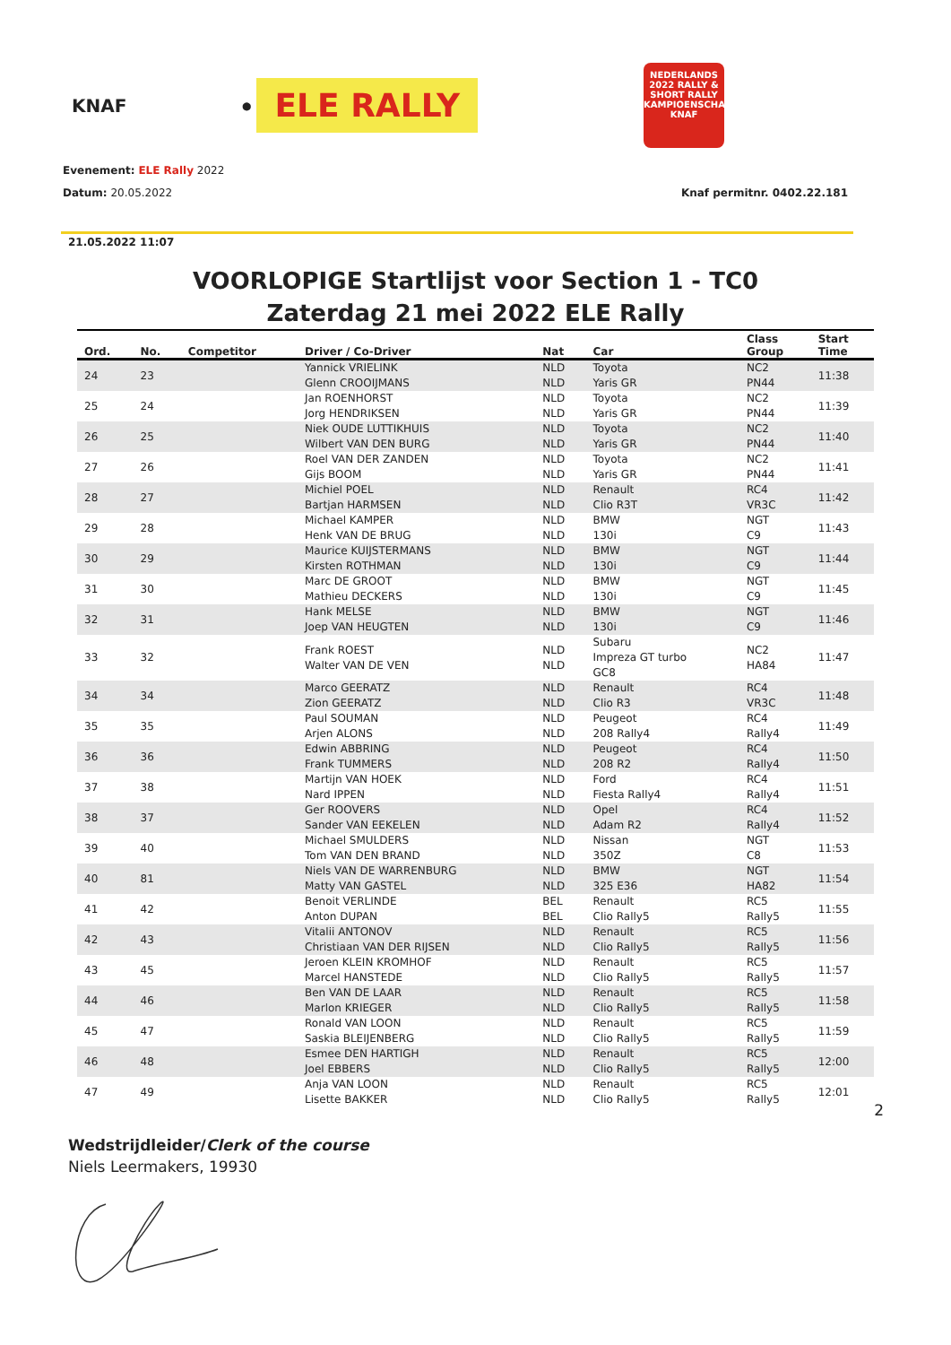KNAF
● ELE RALLY
NEDERLANDS 2022 RALLY & SHORT RALLY KAMPIOENSCHAP KNAF
Evenement: ELE Rally 2022
Datum: 20.05.2022 Knaf permitnr. 0402.22.181
21.05.2022 11:07
VOORLOPIGE Startlijst voor Section 1 - TC0
Zaterdag 21 mei 2022 ELE Rally
| Ord. | No. | Competitor | Driver / Co-Driver | Nat | Car | Class Group | Start Time |
| --- | --- | --- | --- | --- | --- | --- | --- |
| 24 | 23 | | Yannick VRIELINK Glenn CROOIJMANS | NLD NLD | Toyota Yaris GR | NC2 PN44 | 11:38 |
| 25 | 24 | | Jan ROENHORST Jorg HENDRIKSEN | NLD NLD | Toyota Yaris GR | NC2 PN44 | 11:39 |
| 26 | 25 | | Niek OUDE LUTTIKHUIS Wilbert VAN DEN BURG | NLD NLD | Toyota Yaris GR | NC2 PN44 | 11:40 |
| 27 | 26 | | Roel VAN DER ZANDEN Gijs BOOM | NLD NLD | Toyota Yaris GR | NC2 PN44 | 11:41 |
| 28 | 27 | | Michiel POEL Bartjan HARMSEN | NLD NLD | Renault Clio R3T | RC4 VR3C | 11:42 |
| 29 | 28 | | Michael KAMPER Henk VAN DE BRUG | NLD NLD | BMW 130i | NGT C9 | 11:43 |
| 30 | 29 | | Maurice KUIJSTERMANS Kirsten ROTHMAN | NLD NLD | BMW 130i | NGT C9 | 11:44 |
| 31 | 30 | | Marc DE GROOT Mathieu DECKERS | NLD NLD | BMW 130i | NGT C9 | 11:45 |
| 32 | 31 | | Hank MELSE Joep VAN HEUGTEN | NLD NLD | BMW 130i | NGT C9 | 11:46 |
| 33 | 32 | | Frank ROEST Walter VAN DE VEN | NLD NLD | Subaru Impreza GT turbo GC8 | NC2 HA84 | 11:47 |
| 34 | 34 | | Marco GEERATZ Zion GEERATZ | NLD NLD | Renault Clio R3 | RC4 VR3C | 11:48 |
| 35 | 35 | | Paul SOUMAN Arjen ALONS | NLD NLD | Peugeot 208 Rally4 | RC4 Rally4 | 11:49 |
| 36 | 36 | | Edwin ABBRING Frank TUMMERS | NLD NLD | Peugeot 208 R2 | RC4 Rally4 | 11:50 |
| 37 | 38 | | Martijn VAN HOEK Nard IPPEN | NLD NLD | Ford Fiesta Rally4 | RC4 Rally4 | 11:51 |
| 38 | 37 | | Ger ROOVERS Sander VAN EEKELEN | NLD NLD | Opel Adam R2 | RC4 Rally4 | 11:52 |
| 39 | 40 | | Michael SMULDERS Tom VAN DEN BRAND | NLD NLD | Nissan 350Z | NGT C8 | 11:53 |
| 40 | 81 | | Niels VAN DE WARRENBURG Matty VAN GASTEL | NLD NLD | BMW 325 E36 | NGT HA82 | 11:54 |
| 41 | 42 | | Benoit VERLINDE Anton DUPAN | BEL BEL | Renault Clio Rally5 | RC5 Rally5 | 11:55 |
| 42 | 43 | | Vitalii ANTONOV Christiaan VAN DER RIJSEN | NLD NLD | Renault Clio Rally5 | RC5 Rally5 | 11:56 |
| 43 | 45 | | Jeroen KLEIN KROMHOF Marcel HANSTEDE | NLD NLD | Renault Clio Rally5 | RC5 Rally5 | 11:57 |
| 44 | 46 | | Ben VAN DE LAAR Marlon KRIEGER | NLD NLD | Renault Clio Rally5 | RC5 Rally5 | 11:58 |
| 45 | 47 | | Ronald VAN LOON Saskia BLEIJENBERG | NLD NLD | Renault Clio Rally5 | RC5 Rally5 | 11:59 |
| 46 | 48 | | Esmee DEN HARTIGH Joel EBBERS | NLD NLD | Renault Clio Rally5 | RC5 Rally5 | 12:00 |
| 47 | 49 | | Anja VAN LOON Lisette BAKKER | NLD NLD | Renault Clio Rally5 | RC5 Rally5 | 12:01 |
2
Wedstrijdleider/Clerk of the course
Niels Leermakers, 19930